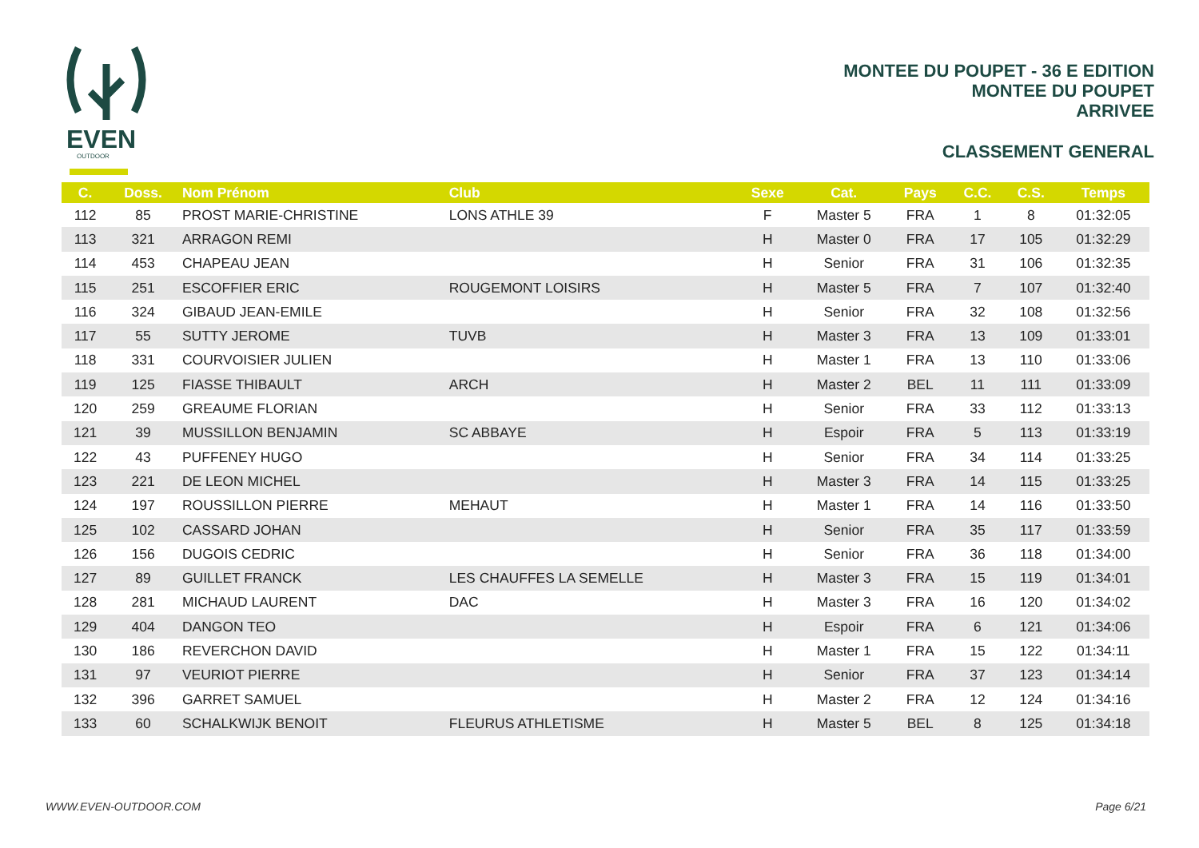EVEN
OUTDOOR
MONTEE DU POUPET - 36 E EDITION
MONTEE DU POUPET
ARRIVEE
CLASSEMENT GENERAL
| C. | Doss. | Nom Prénom | Club | Sexe | Cat. | Pays | C.C. | C.S. | Temps |
| --- | --- | --- | --- | --- | --- | --- | --- | --- | --- |
| 112 | 85 | PROST MARIE-CHRISTINE | LONS ATHLE 39 | F | Master 5 | FRA | 1 | 8 | 01:32:05 |
| 113 | 321 | ARRAGON REMI | | H | Master 0 | FRA | 17 | 105 | 01:32:29 |
| 114 | 453 | CHAPEAU JEAN | | H | Senior | FRA | 31 | 106 | 01:32:35 |
| 115 | 251 | ESCOFFIER ERIC | ROUGEMONT LOISIRS | H | Master 5 | FRA | 7 | 107 | 01:32:40 |
| 116 | 324 | GIBAUD JEAN-EMILE | | H | Senior | FRA | 32 | 108 | 01:32:56 |
| 117 | 55 | SUTTY JEROME | TUVB | H | Master 3 | FRA | 13 | 109 | 01:33:01 |
| 118 | 331 | COURVOISIER JULIEN | | H | Master 1 | FRA | 13 | 110 | 01:33:06 |
| 119 | 125 | FIASSE THIBAULT | ARCH | H | Master 2 | BEL | 11 | 111 | 01:33:09 |
| 120 | 259 | GREAUME FLORIAN | | H | Senior | FRA | 33 | 112 | 01:33:13 |
| 121 | 39 | MUSSILLON BENJAMIN | SC ABBAYE | H | Espoir | FRA | 5 | 113 | 01:33:19 |
| 122 | 43 | PUFFENEY HUGO | | H | Senior | FRA | 34 | 114 | 01:33:25 |
| 123 | 221 | DE LEON MICHEL | | H | Master 3 | FRA | 14 | 115 | 01:33:25 |
| 124 | 197 | ROUSSILLON PIERRE | MEHAUT | H | Master 1 | FRA | 14 | 116 | 01:33:50 |
| 125 | 102 | CASSARD JOHAN | | H | Senior | FRA | 35 | 117 | 01:33:59 |
| 126 | 156 | DUGOIS CEDRIC | | H | Senior | FRA | 36 | 118 | 01:34:00 |
| 127 | 89 | GUILLET FRANCK | LES CHAUFFES LA SEMELLE | H | Master 3 | FRA | 15 | 119 | 01:34:01 |
| 128 | 281 | MICHAUD LAURENT | DAC | H | Master 3 | FRA | 16 | 120 | 01:34:02 |
| 129 | 404 | DANGON TEO | | H | Espoir | FRA | 6 | 121 | 01:34:06 |
| 130 | 186 | REVERCHON DAVID | | H | Master 1 | FRA | 15 | 122 | 01:34:11 |
| 131 | 97 | VEURIOT PIERRE | | H | Senior | FRA | 37 | 123 | 01:34:14 |
| 132 | 396 | GARRET SAMUEL | | H | Master 2 | FRA | 12 | 124 | 01:34:16 |
| 133 | 60 | SCHALKWIJK BENOIT | FLEURUS ATHLETISME | H | Master 5 | BEL | 8 | 125 | 01:34:18 |
WWW.EVEN-OUTDOOR.COM Page 6/21